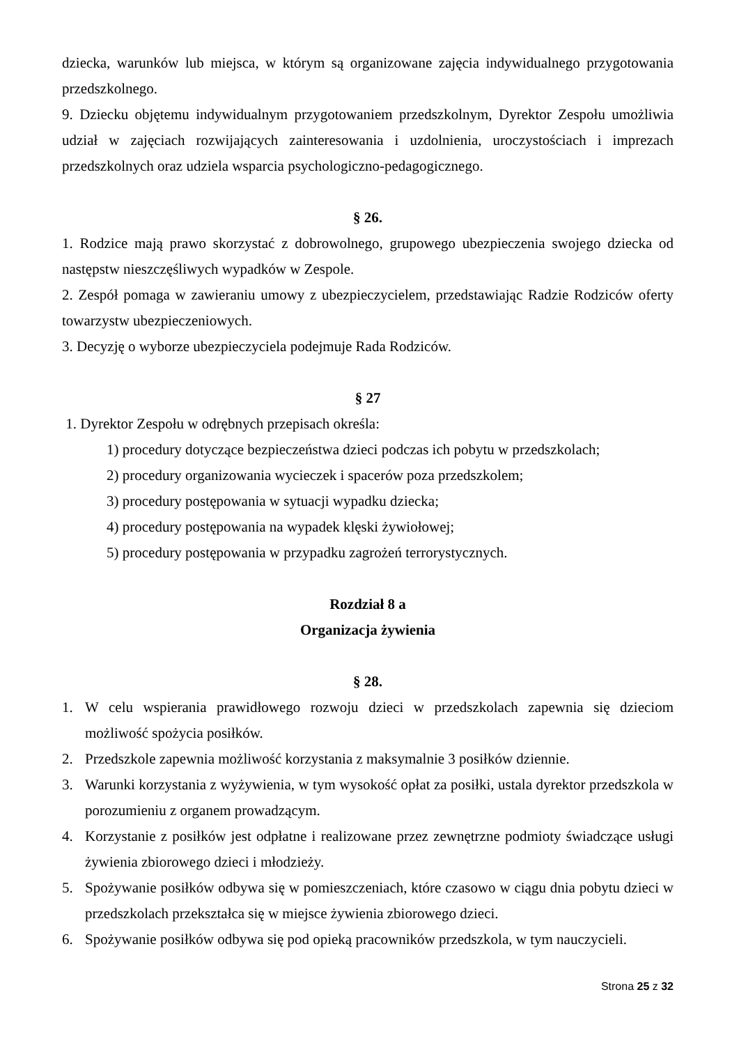dziecka, warunków lub miejsca, w którym są organizowane zajęcia indywidualnego przygotowania przedszkolnego.
9. Dziecku objętemu indywidualnym przygotowaniem przedszkolnym, Dyrektor Zespołu umożliwia udział w zajęciach rozwijających zainteresowania i uzdolnienia, uroczystościach i imprezach przedszkolnych oraz udziela wsparcia psychologiczno-pedagogicznego.
§ 26.
1. Rodzice mają prawo skorzystać z dobrowolnego, grupowego ubezpieczenia swojego dziecka od następstw nieszczęśliwych wypadków w Zespole.
2. Zespół pomaga w zawieraniu umowy z ubezpieczycielem, przedstawiając Radzie Rodziców oferty towarzystw ubezpieczeniowych.
3. Decyzję o wyborze ubezpieczyciela podejmuje Rada Rodziców.
§ 27
1. Dyrektor Zespołu w odrębnych przepisach określa:
1) procedury dotyczące bezpieczeństwa dzieci podczas ich pobytu w przedszkolach;
2) procedury organizowania wycieczek i spacerów poza przedszkolem;
3) procedury postępowania w sytuacji wypadku dziecka;
4) procedury postępowania na wypadek klęski żywiołowej;
5) procedury postępowania w przypadku zagrożeń terrorystycznych.
Rozdział 8 a
Organizacja żywienia
§ 28.
1. W celu wspierania prawidłowego rozwoju dzieci w przedszkolach zapewnia się dzieciom możliwość spożycia posiłków.
2. Przedszkole zapewnia możliwość korzystania z maksymalnie 3 posiłków dziennie.
3. Warunki korzystania z wyżywienia, w tym wysokość opłat za posiłki, ustala dyrektor przedszkola w porozumieniu z organem prowadzącym.
4. Korzystanie z posiłków jest odpłatne i realizowane przez zewnętrzne podmioty świadczące usługi żywienia zbiorowego dzieci i młodzieży.
5. Spożywanie posiłków odbywa się w pomieszczeniach, które czasowo w ciągu dnia pobytu dzieci w przedszkolach przekształca się w miejsce żywienia zbiorowego dzieci.
6. Spożywanie posiłków odbywa się pod opieką pracowników przedszkola, w tym nauczycieli.
Strona 25 z 32